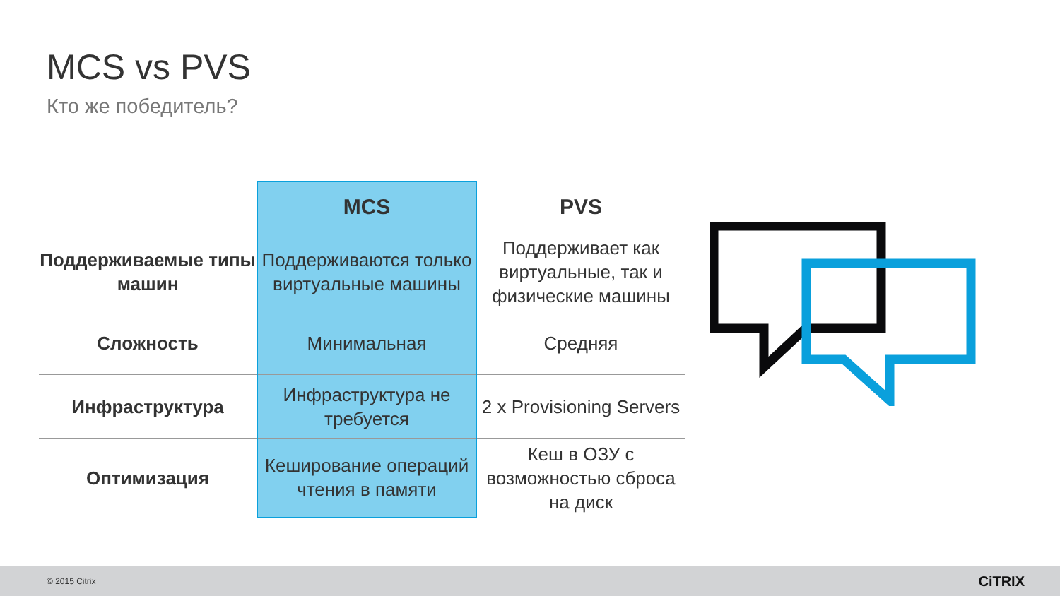MCS vs PVS
Кто же победитель?
| | MCS | PVS |
| --- | --- | --- |
| Поддерживаемые типы машин | Поддерживаются только виртуальные машины | Поддерживает как виртуальные, так и физические машины |
| Сложность | Минимальная | Средняя |
| Инфраструктура | Инфраструктура не требуется | 2 x Provisioning Servers |
| Оптимизация | Кеширование операций чтения в памяти | Кеш в ОЗУ с возможностью сброса на диск |
© 2015 Citrix CiTRIX